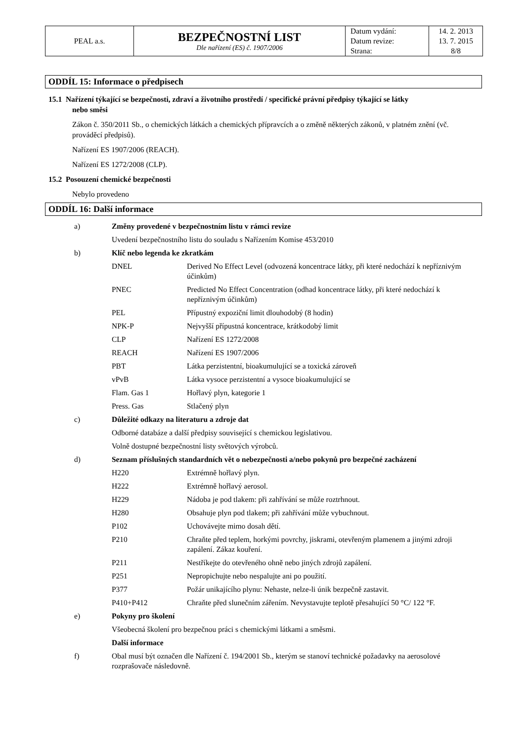| PEAL a.s. | BEZPEČNOSTNÍ LIST Dle nařízení (ES) č. 1907/2006 | Datum vydání: | 14. 2. 2013 |
| | | Datum revize: | 13. 7. 2015 |
| | | Strana: | 8/8 |
ODDÍL 15: Informace o předpisech
15.1 Nařízení týkající se bezpečnosti, zdraví a životního prostředí / specifické právní předpisy týkající se látky
nebo směsi
Zákon č. 350/2011 Sb., o chemických látkách a chemických přípravcích a o změně některých zákonů, v platném znění (vč. prováděcí předpisů).
Nařízení ES 1907/2006 (REACH).
Nařízení ES 1272/2008 (CLP).
15.2 Posouzení chemické bezpečnosti
Nebylo provedeno
ODDÍL 16: Další informace
| a) | Změny provedené v bezpečnostním listu v rámci revize | |
| | Uvedení bezpečnostního listu do souladu s Nařízením Komise 453/2010 | |
| b) | Klíč nebo legenda ke zkratkám | |
| | DNEL | Derived No Effect Level (odvozená koncentrace látky, při které nedochází k nepříznivým účinkům) |
| | PNEC | Predicted No Effect Concentration (odhad koncentrace látky, při které nedochází k nepříznivým účinkům) |
| | PEL | Přípustný expoziční limit dlouhodobý (8 hodin) |
| | NPK-P | Nejvyšší přípustná koncentrace, krátkodobý limit |
| | CLP | Nařízení ES 1272/2008 |
| | REACH | Nařízení ES 1907/2006 |
| | PBT | Látka perzistentní, bioakumulující se a toxická zároveň |
| | vPvB | Látka vysoce perzistentní a vysoce bioakumulující se |
| | Flam. Gas 1 | Hořlavý plyn, kategorie 1 |
| | Press. Gas | Stlačený plyn |
| c) | Důležité odkazy na literaturu a zdroje dat | |
| | Odborné databáze a další předpisy související s chemickou legislativou. | |
| | Volně dostupné bezpečnostní listy světových výrobců. | |
| d) | Seznam příslušných standardních vět o nebezpečnosti a/nebo pokynů pro bezpečné zacházení | |
| | H220 | Extrémně hořlavý plyn. |
| | H222 | Extrémně hořlavý aerosol. |
| | H229 | Nádoba je pod tlakem: při zahřívání se může roztrhnout. |
| | H280 | Obsahuje plyn pod tlakem; při zahřívání může vybuchnout. |
| | P102 | Uchovávejte mimo dosah dětí. |
| | P210 | Chraňte před teplem, horkými povrchy, jiskrami, otevřeným plamenem a jinými zdroji zapálení. Zákaz kouření. |
| | P211 | Nestříkejte do otevřeného ohně nebo jiných zdrojů zapálení. |
| | P251 | Nepropichujte nebo nespalujte ani po použití. |
| | P377 | Požár unikajícího plynu: Nehaste, nelze-li únik bezpečně zastavit. |
| | P410+P412 | Chraňte před slunečním zářením. Nevystavujte teplotě přesahující 50 °C/ 122 °F. |
| e) | Pokyny pro školení | |
| | Všeobecná školení pro bezpečnou práci s chemickými látkami a směsmi. | |
| | Další informace | |
| f) | Obal musí být označen dle Nařízení č. 194/2001 Sb., kterým se stanoví technické požadavky na aerosolové rozprašovače následovně. | |